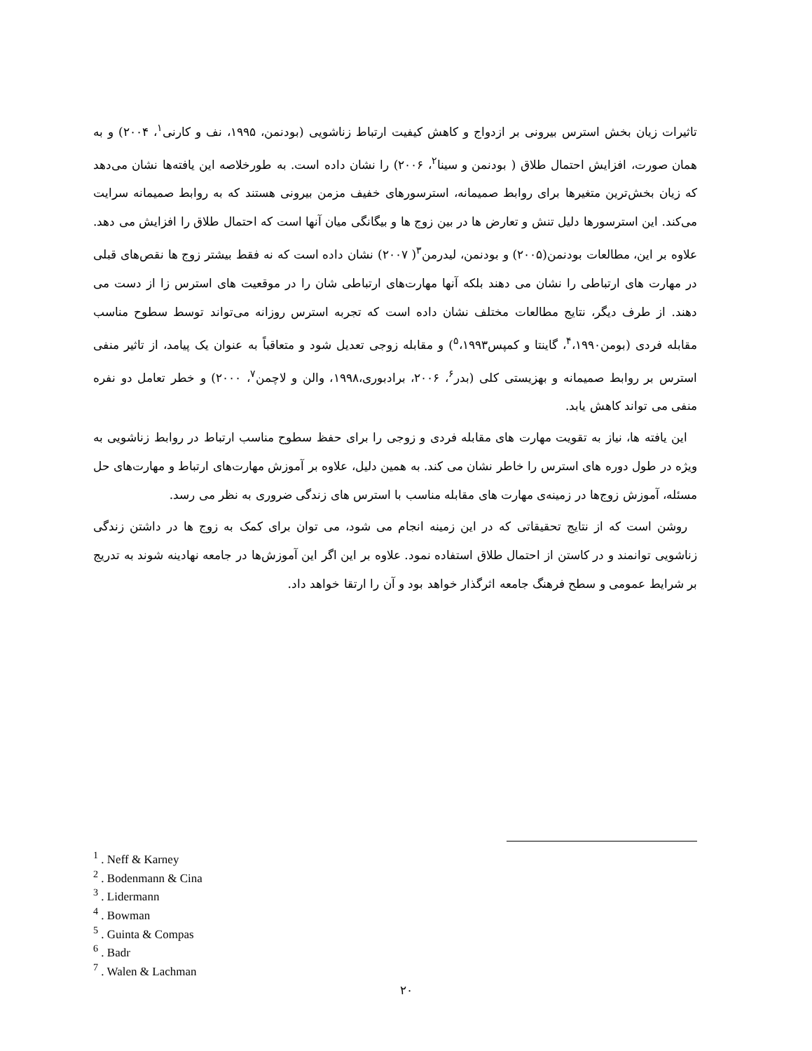تاثیرات زیان بخش استرس بیرونی بر ازدواج و کاهش کیفیت ارتباط زناشویی (بودنمن، ۱۹۹۵، نف و کارنی<sup>۱</sup>، ۲۰۰۴) و به همان صورت، افزایش احتمال طلاق ( بودنمن و سینا<sup>۲</sup>، ۲۰۰۶) را نشان داده است. به طورخلاصه این یافته‌ها نشان می‌دهد که زیان بخش‌ترین متغیرها برای روابط صمیمانه، استرسورهای خفیف مزمن بیرونی هستند که به روابط صمیمانه سرایت می‌کند. این استرسورها دلیل تنش و تعارض ها در بین زوج ها و بیگانگی میان آنها است که احتمال طلاق را افزایش می دهد. علاوه بر این، مطالعات بودنمن(۲۰۰۵) و بودنمن، لیدرمن<sup>۳</sup>( ۲۰۰۷) نشان داده است که نه فقط بیشتر زوج ها نقص‌های قبلی در مهارت های ارتباطی را نشان می دهند بلکه آنها مهارت‌های ارتباطی شان را در موقعیت های استرس زا از دست می دهند. از طرف دیگر، نتایج مطالعات مختلف نشان داده است که تجربه استرس روزانه می‌تواند توسط سطوح مناسب مقابله فردی (بومن<sup>۴</sup>،۱۹۹۰، گاینتا و کمپس<sup>۵</sup>،۱۹۹۳) و مقابله زوجی تعدیل شود و متعاقباً به عنوان یک پیامد، از تاثیر منفی استرس بر روابط صمیمانه و بهزیستی کلی (بدر<sup>۶</sup>، ۲۰۰۶، برادبوری،۱۹۹۸، والن و لاچمن<sup>۷</sup>، ۲۰۰۰) و خطر تعامل دو نفره منفی می تواند کاهش یابد.
این یافته ها، نیاز به تقویت مهارت های مقابله فردی و زوجی را برای حفظ سطوح مناسب ارتباط در روابط زناشویی به ویژه در طول دوره های استرس را خاطر نشان می کند. به همین دلیل، علاوه بر آموزش مهارت‌های ارتباط و مهارت‌های حل مسئله، آموزش زوج‌ها در زمینه‌ی مهارت های مقابله مناسب با استرس های زندگی ضروری به نظر می رسد.
روشن است که از نتایج تحقیقاتی که در این زمینه انجام می شود، می توان برای کمک به زوج ها در داشتن زندگی زناشویی توانمند و در کاستن از احتمال طلاق استفاده نمود. علاوه بر این اگر این آموزش‌ها در جامعه نهادینه شوند به تدریج بر شرایط عمومی و سطح فرهنگ جامعه اثرگذار خواهد بود و آن را ارتقا خواهد داد.
<sup>1</sup> . Neff & Karney
<sup>2</sup> . Bodenmann & Cina
<sup>3</sup> . Lidermann
<sup>4</sup> . Bowman
<sup>5</sup> . Guinta & Compas
<sup>6</sup> . Badr
<sup>7</sup> . Walen & Lachman
۲۰